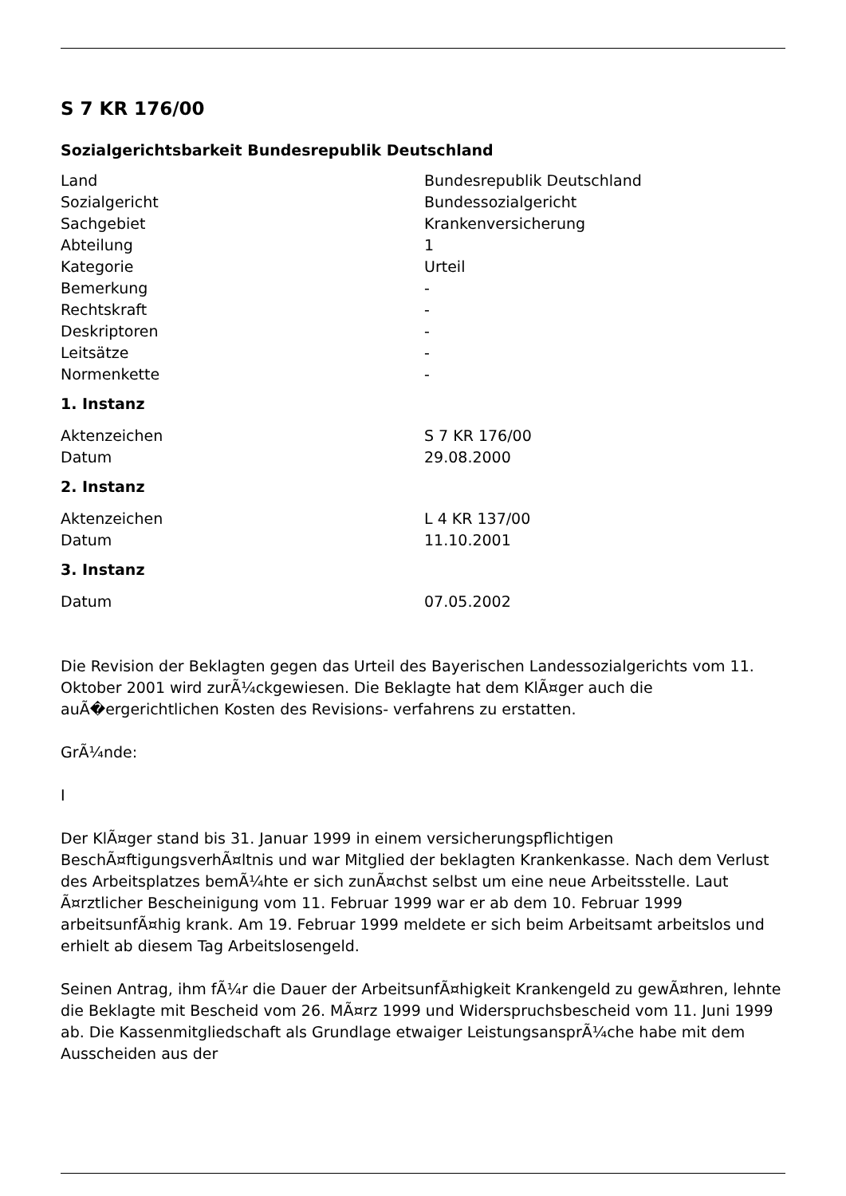S 7 KR 176/00
Sozialgerichtsbarkeit Bundesrepublik Deutschland
| Land | Bundesrepublik Deutschland |
| Sozialgericht | Bundessozialgericht |
| Sachgebiet | Krankenversicherung |
| Abteilung | 1 |
| Kategorie | Urteil |
| Bemerkung | - |
| Rechtskraft | - |
| Deskriptoren | - |
| Leitsätze | - |
| Normenkette | - |
1. Instanz
| Aktenzeichen | S 7 KR 176/00 |
| Datum | 29.08.2000 |
2. Instanz
| Aktenzeichen | L 4 KR 137/00 |
| Datum | 11.10.2001 |
3. Instanz
| Datum | 07.05.2002 |
Die Revision der Beklagten gegen das Urteil des Bayerischen Landessozialgerichts vom 11. Oktober 2001 wird zurÃ¼ckgewiesen. Die Beklagte hat dem KlÃ¤ger auch die auÃ�ergerichtlichen Kosten des Revisions- verfahrens zu erstatten.
GrÃ¼nde:
I
Der KlÃ¤ger stand bis 31. Januar 1999 in einem versicherungspflichtigen BeschÃ¤ftigungsverhÃ¤ltnis und war Mitglied der beklagten Krankenkasse. Nach dem Verlust des Arbeitsplatzes bemÃ¼hte er sich zunÃ¤chst selbst um eine neue Arbeitsstelle. Laut Ã¤rztlicher Bescheinigung vom 11. Februar 1999 war er ab dem 10. Februar 1999 arbeitsunfÃ¤hig krank. Am 19. Februar 1999 meldete er sich beim Arbeitsamt arbeitslos und erhielt ab diesem Tag Arbeitslosengeld.
Seinen Antrag, ihm fÃ¼r die Dauer der ArbeitsunfÃ¤higkeit Krankengeld zu gewÃ¤hren, lehnte die Beklagte mit Bescheid vom 26. MÃ¤rz 1999 und Widerspruchsbescheid vom 11. Juni 1999 ab. Die Kassenmitgliedschaft als Grundlage etwaiger LeistungsansprÃ¼che habe mit dem Ausscheiden aus der